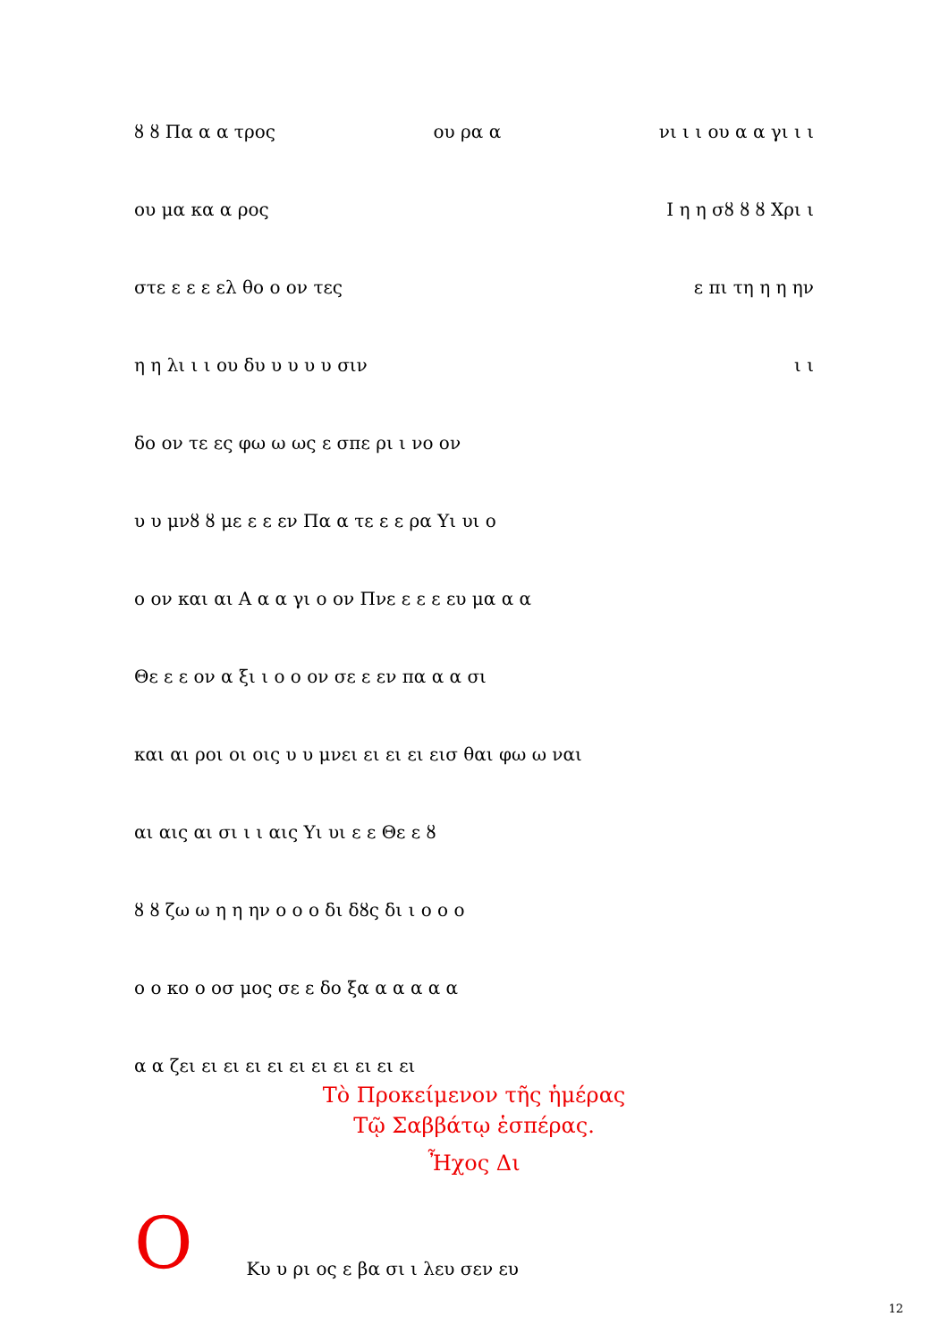ȣ ȣ Πα α α τρος ου ρα α νι ι ι ου α α γι ι ι
ου μα κα α ρος Ι η η σȣ ȣ ȣ Χρι ι
στε ε ε ε ελ θο ο ον τες ε πι τη η η ην
η η λι ι ι ου δυ υ υ υ υ σιν ι ι
δο ον τε ες φω ω ως ε σπε ρι ι νο ον
υ υ μνȣ ȣ με ε ε εν Πα α τε ε ε ρα Υι υι ο
ο ον και αι Α α α γι ο ον Πνε ε ε ε ευ μα α α
Θε ε ε ον α ξι ι ο ο ον σε ε εν πα α α σι
και αι ροι οι οις υ υ μνει ει ει ει εισ θαι φω ω ναι
αι αις αι σι ι ι αις Υι υι ε ε Θε ε ȣ
ȣ ȣ ζω ω η η ην ο ο ο δι δȣς δι ι ο ο ο
ο ο κο ο οσ μος σε ε δο ξα α α α α α
α α ζει ει ει ει ει ει ει ει ει ει ει
Τὸ Προκείμενον τῆς ἡμέρας
Τῷ Σαββάτῳ ἑσπέρας.
Ἦχος Δι
Ο
Κυ υ ρι ος ε βα σι ι λευ σεν ευ
12